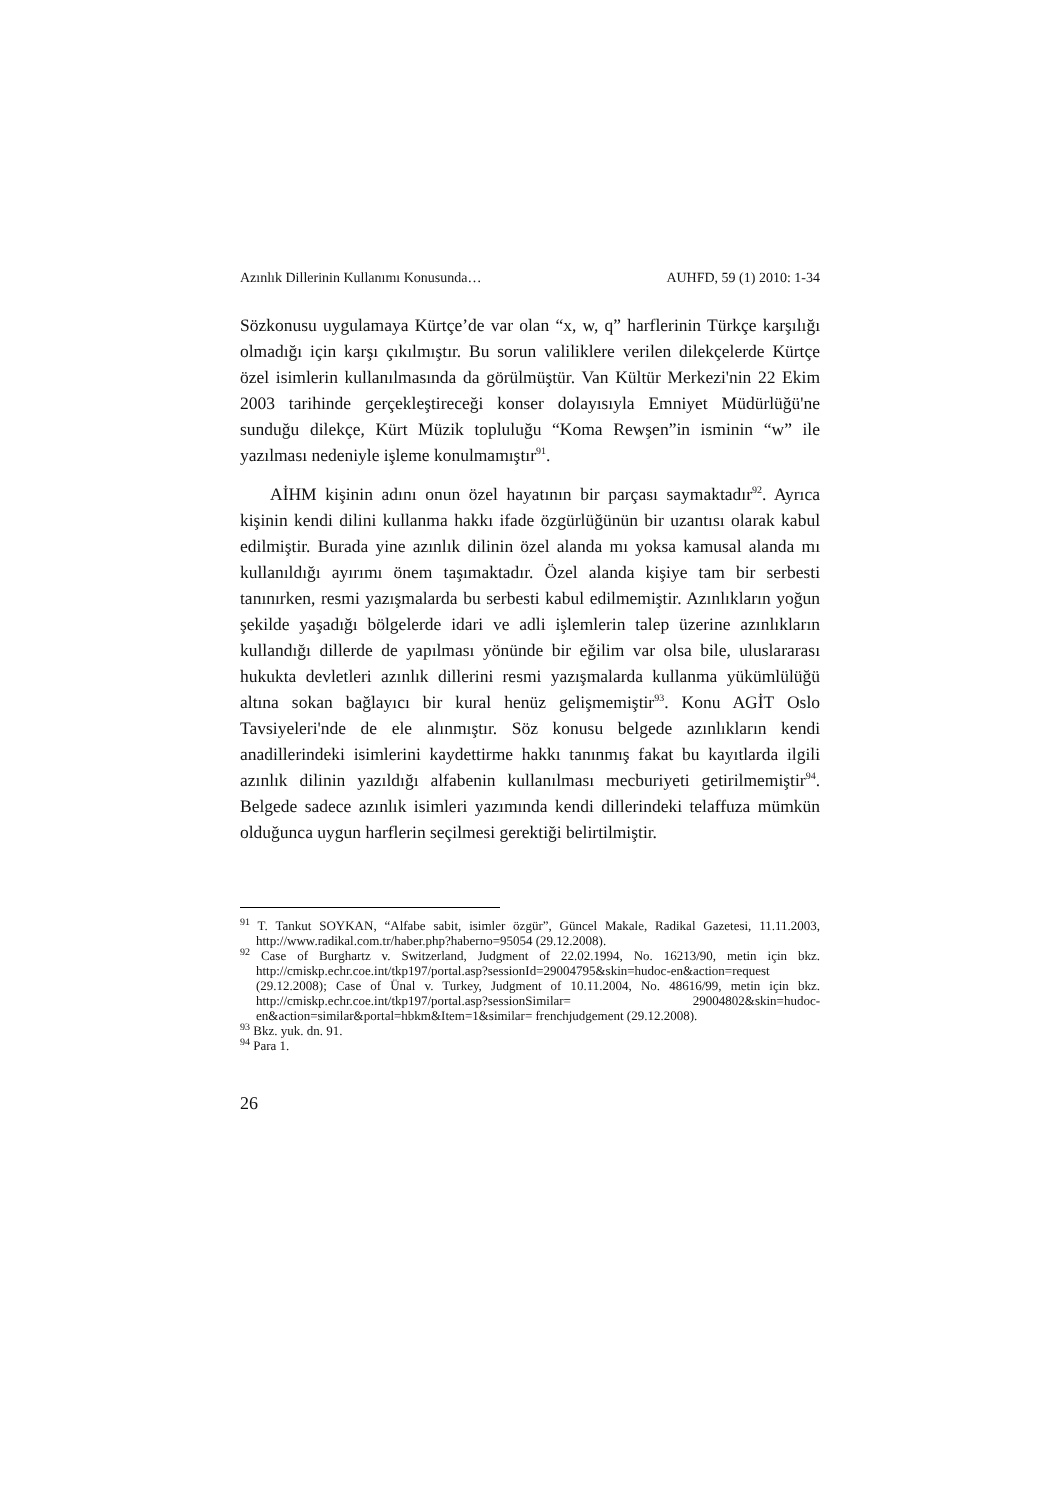Azınlık Dillerinin Kullanımı Konusunda… AUHFD, 59 (1) 2010: 1-34
Sözkonusu uygulamaya Kürtçe’de var olan “x, w, q” harflerinin Türkçe karşılığı olmadığı için karşı çıkılmıştır. Bu sorun valiliklere verilen dilekçelerde Kürtçe özel isimlerin kullanılmasında da görülmüştür. Van Kültür Merkezi'nin 22 Ekim 2003 tarihinde gerçekleştireceği konser dolayısıyla Emniyet Müdürlüğü'ne sunduğu dilekçe, Kürt Müzik topluluğu “Koma Rewşen”in isminin “w” ile yazılması nedeniyle işleme konulmamıştır<sup>91</sup>.
AİHM kişinin adını onun özel hayatının bir parçası saymaktadır<sup>92</sup>. Ayrıca kişinin kendi dilini kullanma hakkı ifade özgürlüğünün bir uzantısı olarak kabul edilmiştir. Burada yine azınlık dilinin özel alanda mı yoksa kamusal alanda mı kullanıldığı ayırımı önem taşımaktadır. Özel alanda kişiye tam bir serbesti tanınırken, resmi yazışmalarda bu serbesti kabul edilmemiştir. Azınlıkların yoğun şekilde yaşadığı bölgelerde idari ve adli işlemlerin talep üzerine azınlıkların kullandığı dillerde de yapılması yönünde bir eğilim var olsa bile, uluslararası hukukta devletleri azınlık dillerini resmi yazışmalarda kullanma yükümlülüğü altına sokan bağlayıcı bir kural henüz gelişmemiştir<sup>93</sup>. Konu AGİT Oslo Tavsiyeleri'nde de ele alınmıştır. Söz konusu belgede azınlıkların kendi anadillerindeki isimlerini kaydettirme hakkı tanınmış fakat bu kayıtlarda ilgili azınlık dilinin yazıldığı alfabenin kullanılması mecburiyeti getirilmemiştir<sup>94</sup>. Belgede sadece azınlık isimleri yazımında kendi dillerindeki telaffuza mümkün olduğunca uygun harflerin seçilmesi gerektiği belirtilmiştir.
<sup>91</sup> T. Tankut SOYKAN, “Alfabe sabit, isimler özgür”, Güncel Makale, Radikal Gazetesi, 11.11.2003, http://www.radikal.com.tr/haber.php?haberno=95054 (29.12.2008).
<sup>92</sup> Case of Burghartz v. Switzerland, Judgment of 22.02.1994, No. 16213/90, metin için bkz. http://cmiskp.echr.coe.int/tkp197/portal.asp?sessionId=29004795&skin=hudoc-en&action=request (29.12.2008); Case of Ünal v. Turkey, Judgment of 10.11.2004, No. 48616/99, metin için bkz. http://cmiskp.echr.coe.int/tkp197/portal.asp?sessionSimilar= 29004802&skin=hudoc-en&action=similar&portal=hbkm&Item=1&similar= frenchjudgement (29.12.2008).
<sup>93</sup> Bkz. yuk. dn. 91.
<sup>94</sup> Para 1.
26